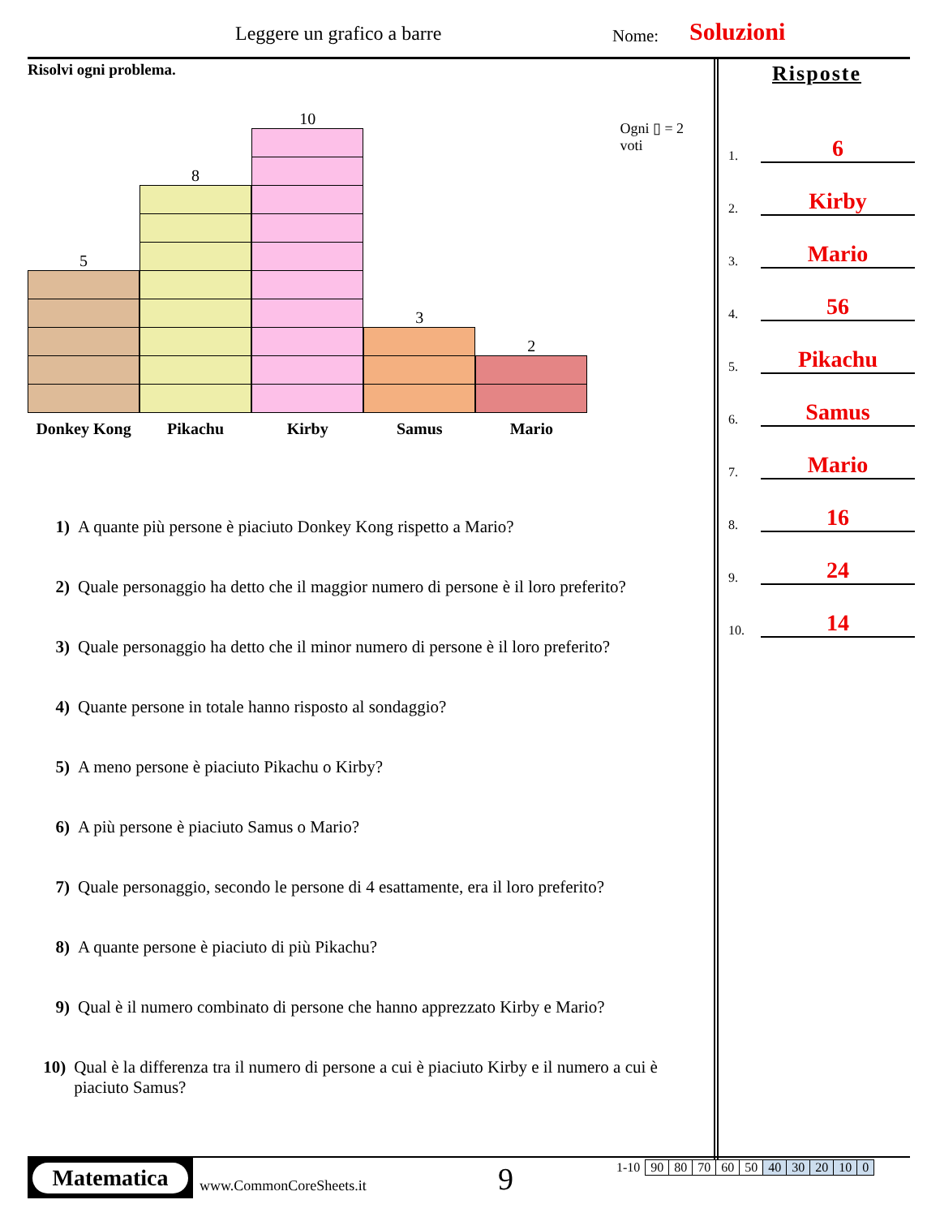Leggere un grafico a barre Nome: Soluzioni
Risolvi ogni problema.
5
Donkey Kong
8
Pikachu
10
Kirby
3
Samus
2
Mario
Ogni ▯ = 2 voti
1) A quante più persone è piaciuto Donkey Kong rispetto a Mario?
2) Quale personaggio ha detto che il maggior numero di persone è il loro preferito?
3) Quale personaggio ha detto che il minor numero di persone è il loro preferito?
4) Quante persone in totale hanno risposto al sondaggio?
5) A meno persone è piaciuto Pikachu o Kirby?
6) A più persone è piaciuto Samus o Mario?
7) Quale personaggio, secondo le persone di 4 esattamente, era il loro preferito?
8) A quante persone è piaciuto di più Pikachu?
9) Qual è il numero combinato di persone che hanno apprezzato Kirby e Mario?
10) Qual è la differenza tra il numero di persone a cui è piaciuto Kirby e il numero a cui è piaciuto Samus?
Risposte
1. 6
2. Kirby
3. Mario
4. 56
5. Pikachu
6. Samus
7. Mario
8. 16
9. 24
10. 14
Matematica
www.CommonCoreSheets.it 9
| 1-10 | 90 | 80 | 70 | 60 | 50 | 40 | 30 | 20 | 10 | 0 |